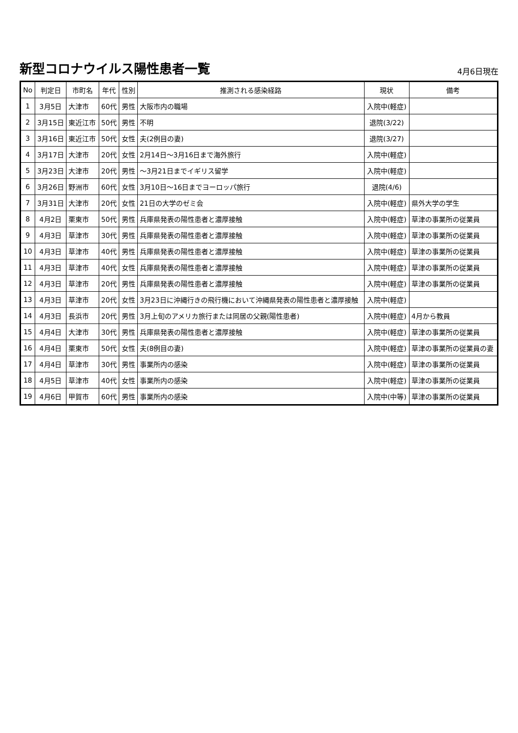新型コロナウイルス陽性患者一覧
4月6日現在
| No | 判定日 | 市町名 | 年代 | 性別 | 推測される感染経路 | 現状 | 備考 |
| --- | --- | --- | --- | --- | --- | --- | --- |
| 1 | 3月5日 | 大津市 | 60代 | 男性 | 大阪市内の職場 | 入院中(軽症) | |
| 2 | 3月15日 | 東近江市 | 50代 | 男性 | 不明 | 退院(3/22) | |
| 3 | 3月16日 | 東近江市 | 50代 | 女性 | 夫(2例目の妻) | 退院(3/27) | |
| 4 | 3月17日 | 大津市 | 20代 | 女性 | 2月14日～3月16日まで海外旅行 | 入院中(軽症) | |
| 5 | 3月23日 | 大津市 | 20代 | 男性 | ～3月21日までイギリス留学 | 入院中(軽症) | |
| 6 | 3月26日 | 野洲市 | 60代 | 女性 | 3月10日～16日までヨーロッパ旅行 | 退院(4/6) | |
| 7 | 3月31日 | 大津市 | 20代 | 女性 | 21日の大学のゼミ会 | 入院中(軽症) | 県外大学の学生 |
| 8 | 4月2日 | 栗東市 | 50代 | 男性 | 兵庫県発表の陽性患者と濃厚接触 | 入院中(軽症) | 草津の事業所の従業員 |
| 9 | 4月3日 | 草津市 | 30代 | 男性 | 兵庫県発表の陽性患者と濃厚接触 | 入院中(軽症) | 草津の事業所の従業員 |
| 10 | 4月3日 | 草津市 | 40代 | 男性 | 兵庫県発表の陽性患者と濃厚接触 | 入院中(軽症) | 草津の事業所の従業員 |
| 11 | 4月3日 | 草津市 | 40代 | 女性 | 兵庫県発表の陽性患者と濃厚接触 | 入院中(軽症) | 草津の事業所の従業員 |
| 12 | 4月3日 | 草津市 | 20代 | 男性 | 兵庫県発表の陽性患者と濃厚接触 | 入院中(軽症) | 草津の事業所の従業員 |
| 13 | 4月3日 | 草津市 | 20代 | 女性 | 3月23日に沖縄行きの飛行機において沖縄県発表の陽性患者と濃厚接触 | 入院中(軽症) | |
| 14 | 4月3日 | 長浜市 | 20代 | 男性 | 3月上旬のアメリカ旅行または同居の父親(陽性患者) | 入院中(軽症) | 4月から教員 |
| 15 | 4月4日 | 大津市 | 30代 | 男性 | 兵庫県発表の陽性患者と濃厚接触 | 入院中(軽症) | 草津の事業所の従業員 |
| 16 | 4月4日 | 栗東市 | 50代 | 女性 | 夫(8例目の妻) | 入院中(軽症) | 草津の事業所の従業員の妻 |
| 17 | 4月4日 | 草津市 | 30代 | 男性 | 事業所内の感染 | 入院中(軽症) | 草津の事業所の従業員 |
| 18 | 4月5日 | 草津市 | 40代 | 女性 | 事業所内の感染 | 入院中(軽症) | 草津の事業所の従業員 |
| 19 | 4月6日 | 甲賀市 | 60代 | 男性 | 事業所内の感染 | 入院中(中等) | 草津の事業所の従業員 |